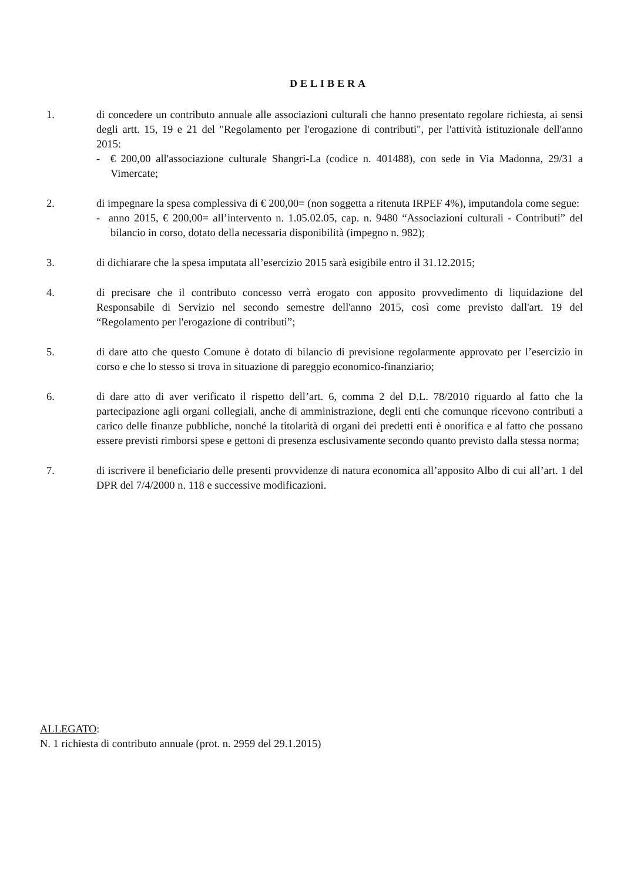DELIBERA
1. di concedere un contributo annuale alle associazioni culturali che hanno presentato regolare richiesta, ai sensi degli artt. 15, 19 e 21 del "Regolamento per l'erogazione di contributi", per l'attività istituzionale dell'anno 2015:
- € 200,00 all'associazione culturale Shangri-La (codice n. 401488), con sede in Via Madonna, 29/31 a Vimercate;
2. di impegnare la spesa complessiva di € 200,00= (non soggetta a ritenuta IRPEF 4%), imputandola come segue:
- anno 2015, € 200,00= all’intervento n. 1.05.02.05, cap. n. 9480 “Associazioni culturali - Contributi” del bilancio in corso, dotato della necessaria disponibilità (impegno n. 982);
3. di dichiarare che la spesa imputata all’esercizio 2015 sarà esigibile entro il 31.12.2015;
4. di precisare che il contributo concesso verrà erogato con apposito provvedimento di liquidazione del Responsabile di Servizio nel secondo semestre dell'anno 2015, così come previsto dall'art. 19 del “Regolamento per l'erogazione di contributi”;
5. di dare atto che questo Comune è dotato di bilancio di previsione regolarmente approvato per l’esercizio in corso e che lo stesso si trova in situazione di pareggio economico-finanziario;
6. di dare atto di aver verificato il rispetto dell’art. 6, comma 2 del D.L. 78/2010 riguardo al fatto che la partecipazione agli organi collegiali, anche di amministrazione, degli enti che comunque ricevono contributi a carico delle finanze pubbliche, nonché la titolarità di organi dei predetti enti è onorifica e al fatto che possano essere previsti rimborsi spese e gettoni di presenza esclusivamente secondo quanto previsto dalla stessa norma;
7. di iscrivere il beneficiario delle presenti provvidenze di natura economica all’apposito Albo di cui all’art. 1 del DPR del 7/4/2000 n. 118 e successive modificazioni.
ALLEGATO:
N. 1 richiesta di contributo annuale (prot. n. 2959 del 29.1.2015)